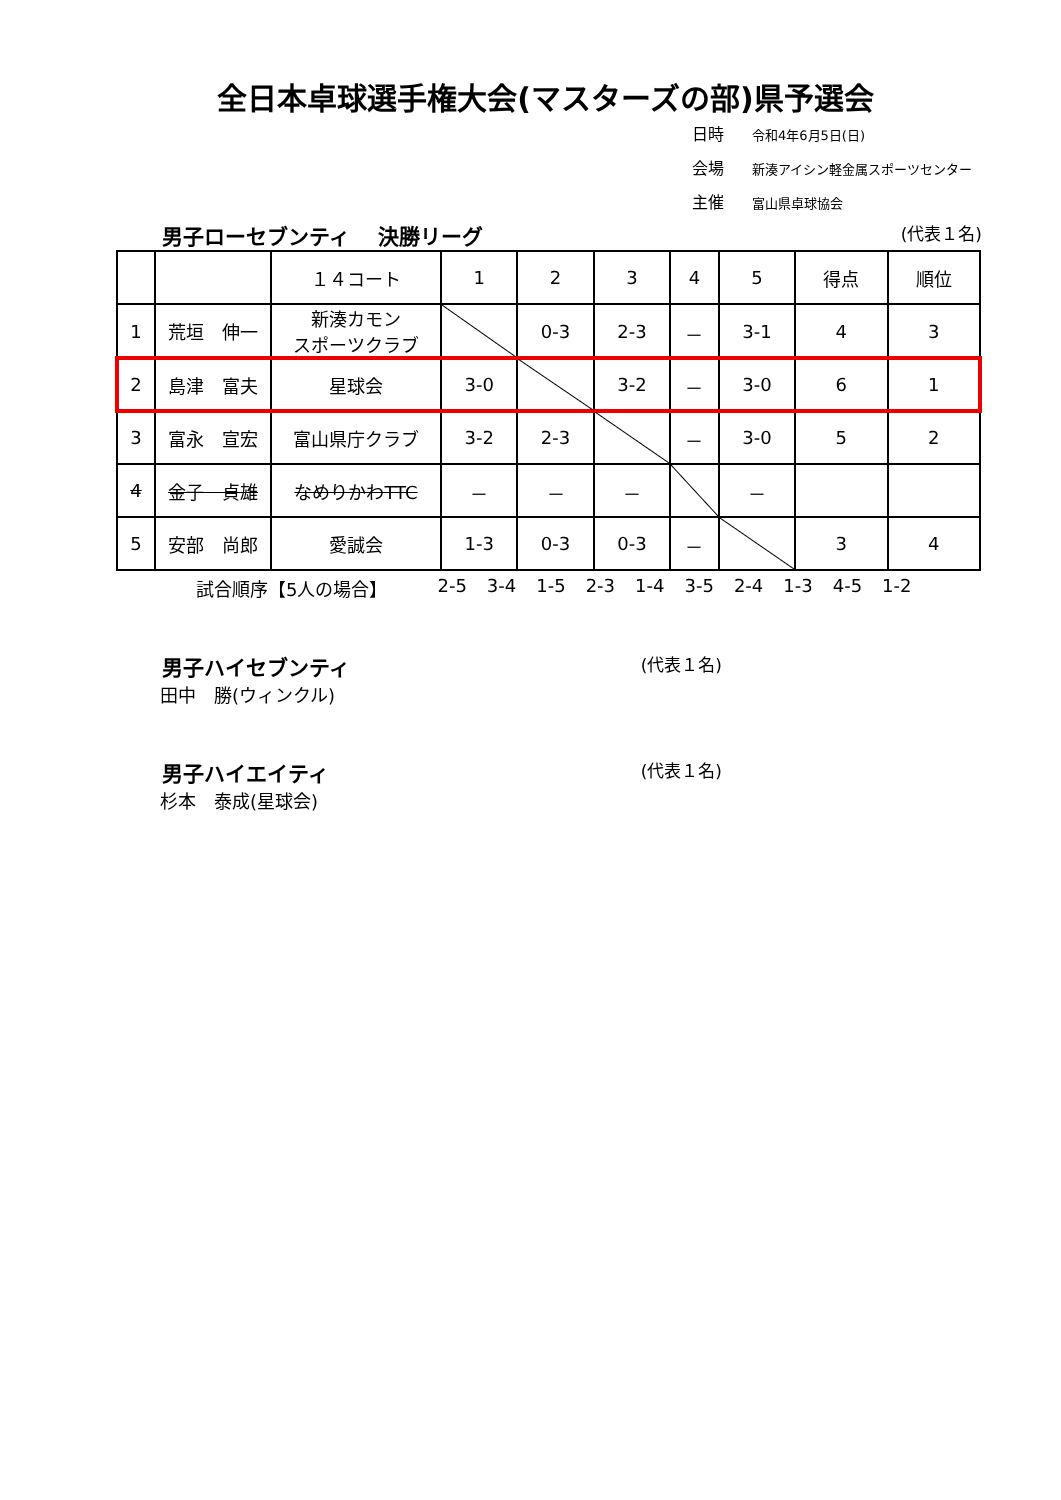全日本卓球選手権大会(マスターズの部)県予選会
日時 令和4年6月5日(日)
会場 新湊アイシン軽金属スポーツセンター
主催 富山県卓球協会
男子ローセブンティ　 決勝リーグ (代表１名)
| | | １４コート | 1 | 2 | 3 | 4 | 5 | 得点 | 順位 |
| --- | --- | --- | --- | --- | --- | --- | --- | --- | --- |
| 1 | 荒垣 伸一 | 新湊カモン スポーツクラブ | | 0-3 | 2-3 | － | 3-1 | 4 | 3 |
| 2 | 島津 富夫 | 星球会 | 3-0 | | 3-2 | － | 3-0 | 6 | 1 |
| 3 | 富永 宣宏 | 富山県庁クラブ | 3-2 | 2-3 | | － | 3-0 | 5 | 2 |
| 4 | 金子 貞雄 | なめりかわTTC | － | － | － | | － | | |
| 5 | 安部 尚郎 | 愛誠会 | 1-3 | 0-3 | 0-3 | － | | 3 | 4 |
試合順序【5人の場合】 2-5 3-4 1-5 2-3 1-4 3-5 2-4 1-3 4-5 1-2
男子ハイセブンティ (代表１名)
田中　勝(ウィンクル)
男子ハイエイティ (代表１名)
杉本　泰成(星球会)